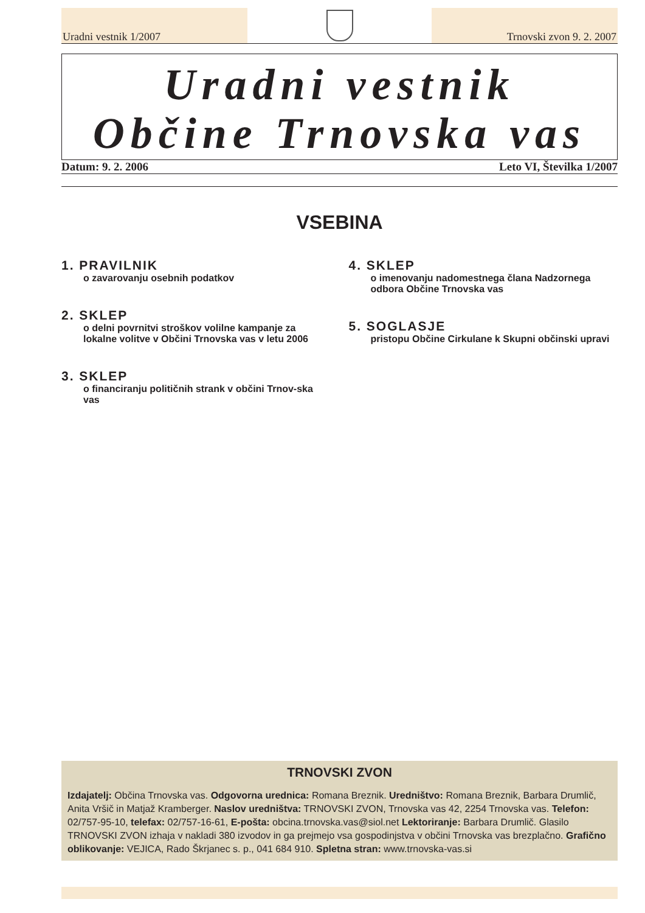Uradni vestnik 1/2007
Trnovski zvon 9. 2. 2007
Uradni vestnik
Občine Trnovska vas
Datum: 9. 2. 2006 Leto VI, Številka 1/2007
VSEBINA
1. PRAVILNIK
o zavarovanju osebnih podatkov
2. SKLEP
o delni povrnitvi stroškov volilne kampanje za lokalne volitve v Občini Trnovska vas v letu 2006
3. SKLEP
o financiranju političnih strank v občini Trnov-ska vas
4. SKLEP
o imenovanju nadomestnega člana Nadzornega odbora Občine Trnovska vas
5. SOGLASJE
pristopu Občine Cirkulane k Skupni občinski upravi
TRNOVSKI ZVON
Izdajatelj: Občina Trnovska vas. Odgovorna urednica: Romana Breznik. Uredništvo: Romana Breznik, Barbara Drumlič, Anita Vršič in Matjaž Kramberger. Naslov uredništva: TRNOVSKI ZVON, Trnovska vas 42, 2254 Trnovska vas. Telefon: 02/757-95-10, telefax: 02/757-16-61, E-pošta: obcina.trnovska.vas@siol.net Lektoriranje: Barbara Drumlič. Glasilo TRNOVSKI ZVON izhaja v nakladi 380 izvodov in ga prejmejo vsa gospodinjstva v občini Trnovska vas brezplačno. Grafično oblikovanje: VEJICA, Rado Škrjanec s. p., 041 684 910. Spletna stran: www.trnovska-vas.si